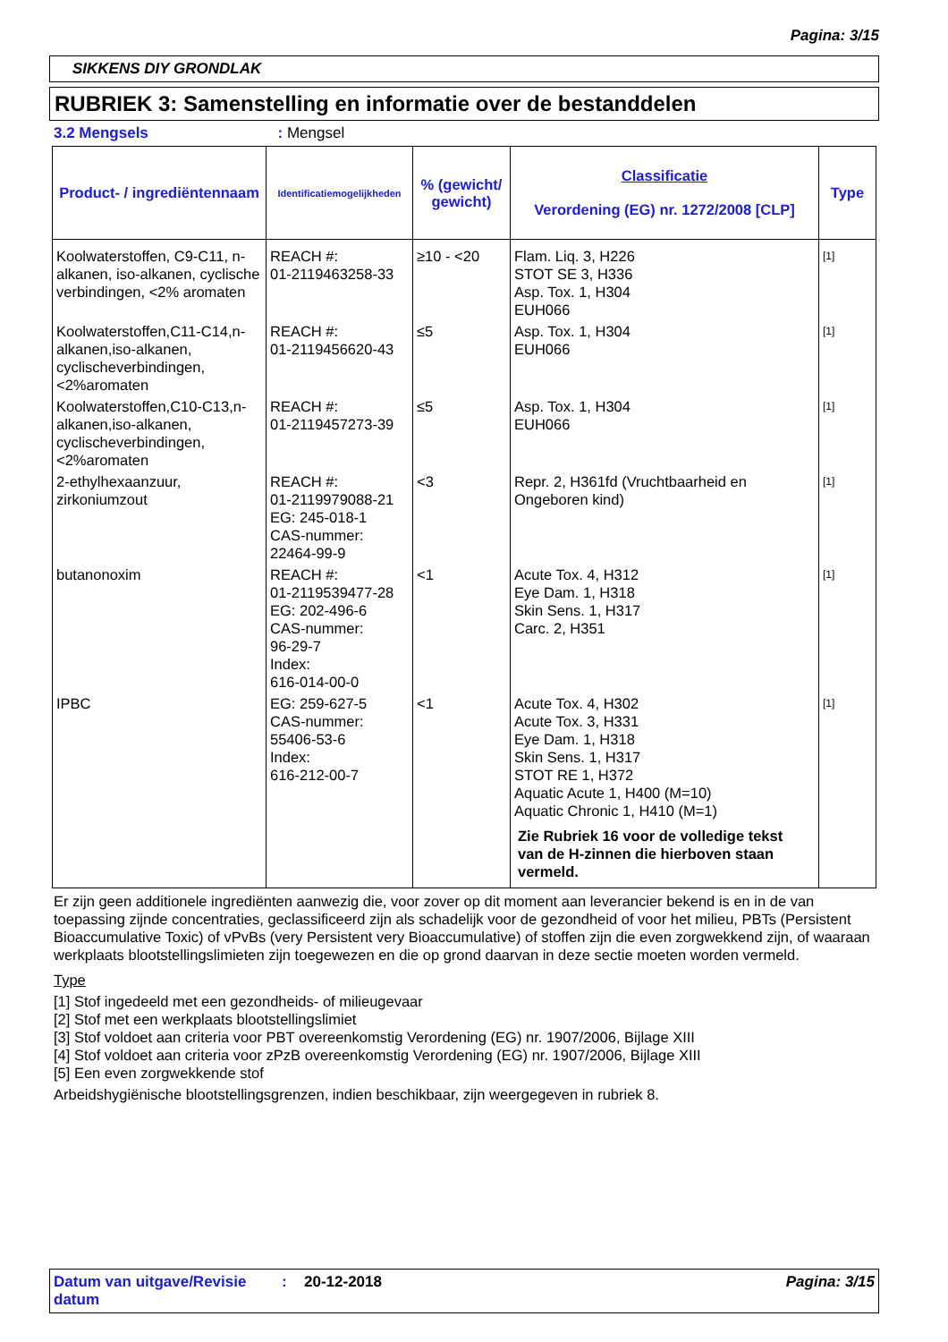Pagina: 3/15
SIKKENS DIY GRONDLAK
RUBRIEK 3: Samenstelling en informatie over de bestanddelen
3.2 Mengsels : Mengsel
| Product- / ingrediëntennaam | Identificatiemogelijkheden | % (gewicht/ gewicht) | Classificatie Verordening (EG) nr. 1272/2008 [CLP] | Type |
| --- | --- | --- | --- | --- |
| Koolwaterstoffen, C9-C11, n-alkanen, iso-alkanen, cyclische verbindingen, <2% aromaten | REACH #: 01-2119463258-33 | ≥10 - <20 | Flam. Liq. 3, H226 STOT SE 3, H336 Asp. Tox. 1, H304 EUH066 | [1] |
| Koolwaterstoffen,C11-C14,n-alkanen,iso-alkanen, cyclischeverbindingen, <2%aromaten | REACH #: 01-2119456620-43 | ≤5 | Asp. Tox. 1, H304 EUH066 | [1] |
| Koolwaterstoffen,C10-C13,n-alkanen,iso-alkanen, cyclischeverbindingen, <2%aromaten | REACH #: 01-2119457273-39 | ≤5 | Asp. Tox. 1, H304 EUH066 | [1] |
| 2-ethylhexaanzuur, zirkoniumzout | REACH #: 01-2119979088-21 EG: 245-018-1 CAS-nummer: 22464-99-9 | <3 | Repr. 2, H361fd (Vruchtbaarheid en Ongeboren kind) | [1] |
| butanonoxim | REACH #: 01-2119539477-28 EG: 202-496-6 CAS-nummer: 96-29-7 Index: 616-014-00-0 | <1 | Acute Tox. 4, H312 Eye Dam. 1, H318 Skin Sens. 1, H317 Carc. 2, H351 | [1] |
| IPBC | EG: 259-627-5 CAS-nummer: 55406-53-6 Index: 616-212-00-7 | <1 | Acute Tox. 4, H302 Acute Tox. 3, H331 Eye Dam. 1, H318 Skin Sens. 1, H317 STOT RE 1, H372 Aquatic Acute 1, H400 (M=10) Aquatic Chronic 1, H410 (M=1) Zie Rubriek 16 voor de volledige tekst van de H-zinnen die hierboven staan vermeld. | [1] |
Er zijn geen additionele ingrediënten aanwezig die, voor zover op dit moment aan leverancier bekend is en in de van toepassing zijnde concentraties, geclassificeerd zijn als schadelijk voor de gezondheid of voor het milieu, PBTs (Persistent Bioaccumulative Toxic) of vPvBs (very Persistent very Bioaccumulative) of stoffen zijn die even zorgwekkend zijn, of waaraan werkplaats blootstellingslimieten zijn toegewezen en die op grond daarvan in deze sectie moeten worden vermeld.
Type
[1] Stof ingedeeld met een gezondheids- of milieugevaar
[2] Stof met een werkplaats blootstellingslimiet
[3] Stof voldoet aan criteria voor PBT overeenkomstig Verordening (EG) nr. 1907/2006, Bijlage XIII
[4] Stof voldoet aan criteria voor zPzB overeenkomstig Verordening (EG) nr. 1907/2006, Bijlage XIII
[5] Een even zorgwekkende stof
Arbeidshygiënische blootstellingsgrenzen, indien beschikbaar, zijn weergegeven in rubriek 8.
Datum van uitgave/Revisie datum
: 20-12-2018 Pagina: 3/15